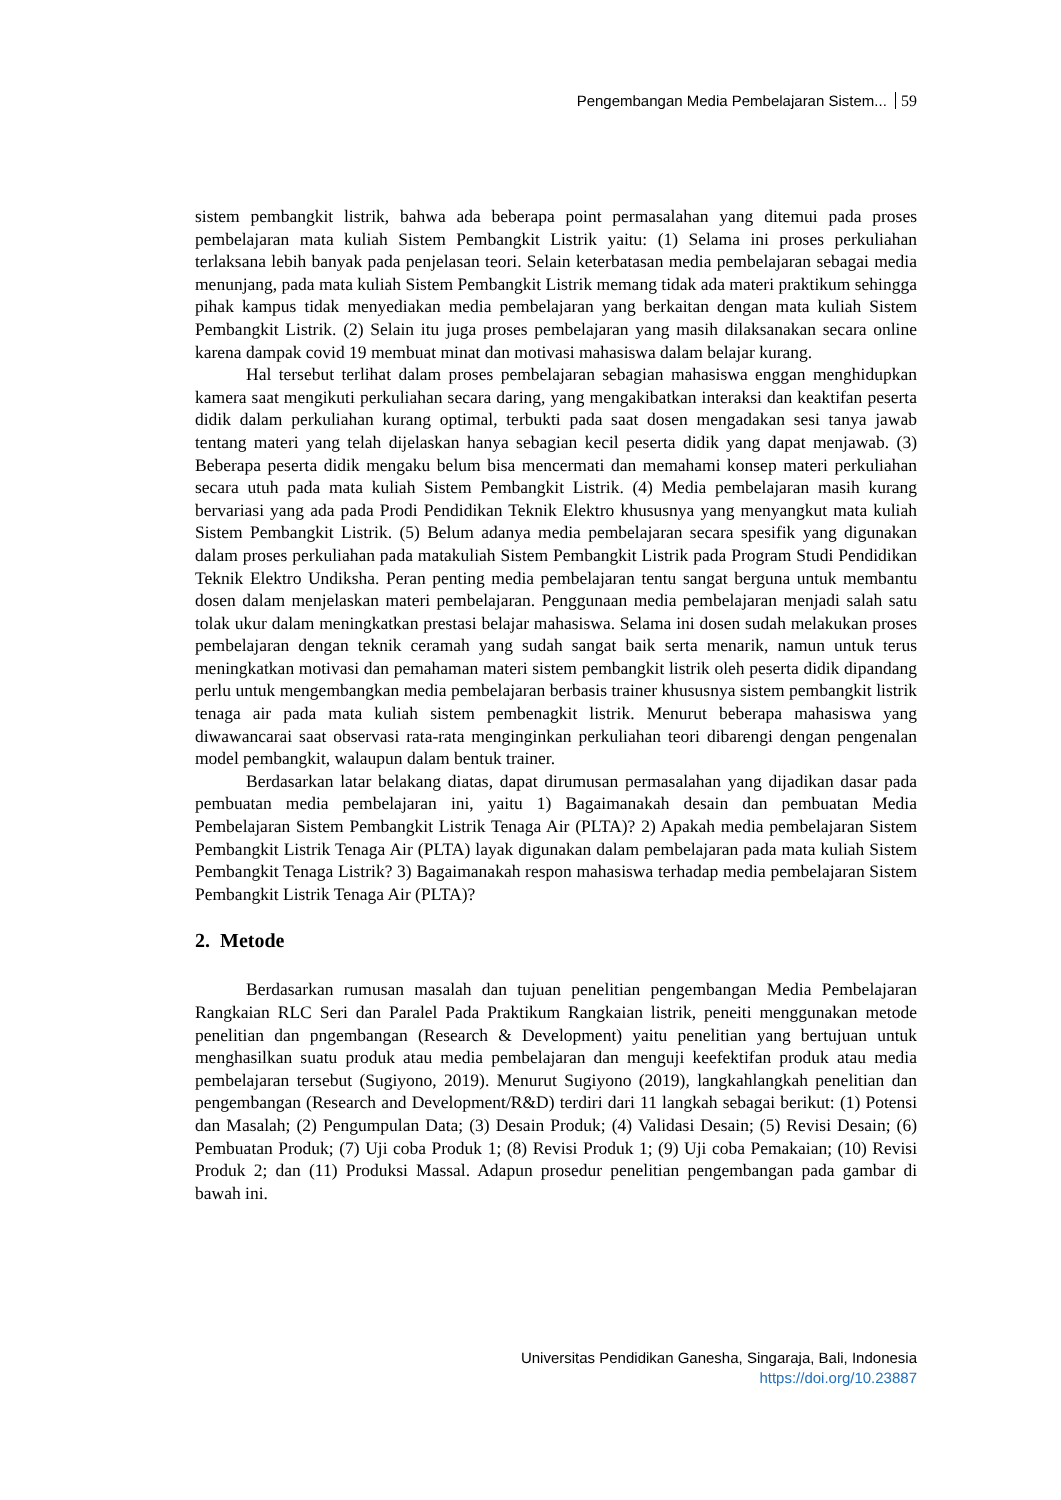Pengembangan Media Pembelajaran Sistem... 59
sistem pembangkit listrik, bahwa ada beberapa point permasalahan yang ditemui pada proses pembelajaran mata kuliah Sistem Pembangkit Listrik yaitu: (1) Selama ini proses perkuliahan terlaksana lebih banyak pada penjelasan teori. Selain keterbatasan media pembelajaran sebagai media menunjang, pada mata kuliah Sistem Pembangkit Listrik memang tidak ada materi praktikum sehingga pihak kampus tidak menyediakan media pembelajaran yang berkaitan dengan mata kuliah Sistem Pembangkit Listrik. (2) Selain itu juga proses pembelajaran yang masih dilaksanakan secara online karena dampak covid 19 membuat minat dan motivasi mahasiswa dalam belajar kurang.
Hal tersebut terlihat dalam proses pembelajaran sebagian mahasiswa enggan menghidupkan kamera saat mengikuti perkuliahan secara daring, yang mengakibatkan interaksi dan keaktifan peserta didik dalam perkuliahan kurang optimal, terbukti pada saat dosen mengadakan sesi tanya jawab tentang materi yang telah dijelaskan hanya sebagian kecil peserta didik yang dapat menjawab. (3) Beberapa peserta didik mengaku belum bisa mencermati dan memahami konsep materi perkuliahan secara utuh pada mata kuliah Sistem Pembangkit Listrik. (4) Media pembelajaran masih kurang bervariasi yang ada pada Prodi Pendidikan Teknik Elektro khususnya yang menyangkut mata kuliah Sistem Pembangkit Listrik. (5) Belum adanya media pembelajaran secara spesifik yang digunakan dalam proses perkuliahan pada matakuliah Sistem Pembangkit Listrik pada Program Studi Pendidikan Teknik Elektro Undiksha. Peran penting media pembelajaran tentu sangat berguna untuk membantu dosen dalam menjelaskan materi pembelajaran. Penggunaan media pembelajaran menjadi salah satu tolak ukur dalam meningkatkan prestasi belajar mahasiswa. Selama ini dosen sudah melakukan proses pembelajaran dengan teknik ceramah yang sudah sangat baik serta menarik, namun untuk terus meningkatkan motivasi dan pemahaman materi sistem pembangkit listrik oleh peserta didik dipandang perlu untuk mengembangkan media pembelajaran berbasis trainer khususnya sistem pembangkit listrik tenaga air pada mata kuliah sistem pembenagkit listrik. Menurut beberapa mahasiswa yang diwawancarai saat observasi rata-rata menginginkan perkuliahan teori dibarengi dengan pengenalan model pembangkit, walaupun dalam bentuk trainer.
Berdasarkan latar belakang diatas, dapat dirumusan permasalahan yang dijadikan dasar pada pembuatan media pembelajaran ini, yaitu 1) Bagaimanakah desain dan pembuatan Media Pembelajaran Sistem Pembangkit Listrik Tenaga Air (PLTA)? 2) Apakah media pembelajaran Sistem Pembangkit Listrik Tenaga Air (PLTA) layak digunakan dalam pembelajaran pada mata kuliah Sistem Pembangkit Tenaga Listrik? 3) Bagaimanakah respon mahasiswa terhadap media pembelajaran Sistem Pembangkit Listrik Tenaga Air (PLTA)?
2. Metode
Berdasarkan rumusan masalah dan tujuan penelitian pengembangan Media Pembelajaran Rangkaian RLC Seri dan Paralel Pada Praktikum Rangkaian listrik, peneiti menggunakan metode penelitian dan pngembangan (Research & Development) yaitu penelitian yang bertujuan untuk menghasilkan suatu produk atau media pembelajaran dan menguji keefektifan produk atau media pembelajaran tersebut (Sugiyono, 2019). Menurut Sugiyono (2019), langkahlangkah penelitian dan pengembangan (Research and Development/R&D) terdiri dari 11 langkah sebagai berikut: (1) Potensi dan Masalah; (2) Pengumpulan Data; (3) Desain Produk; (4) Validasi Desain; (5) Revisi Desain; (6) Pembuatan Produk; (7) Uji coba Produk 1; (8) Revisi Produk 1; (9) Uji coba Pemakaian; (10) Revisi Produk 2; dan (11) Produksi Massal. Adapun prosedur penelitian pengembangan pada gambar di bawah ini.
Universitas Pendidikan Ganesha, Singaraja, Bali, Indonesia
https://doi.org/10.23887